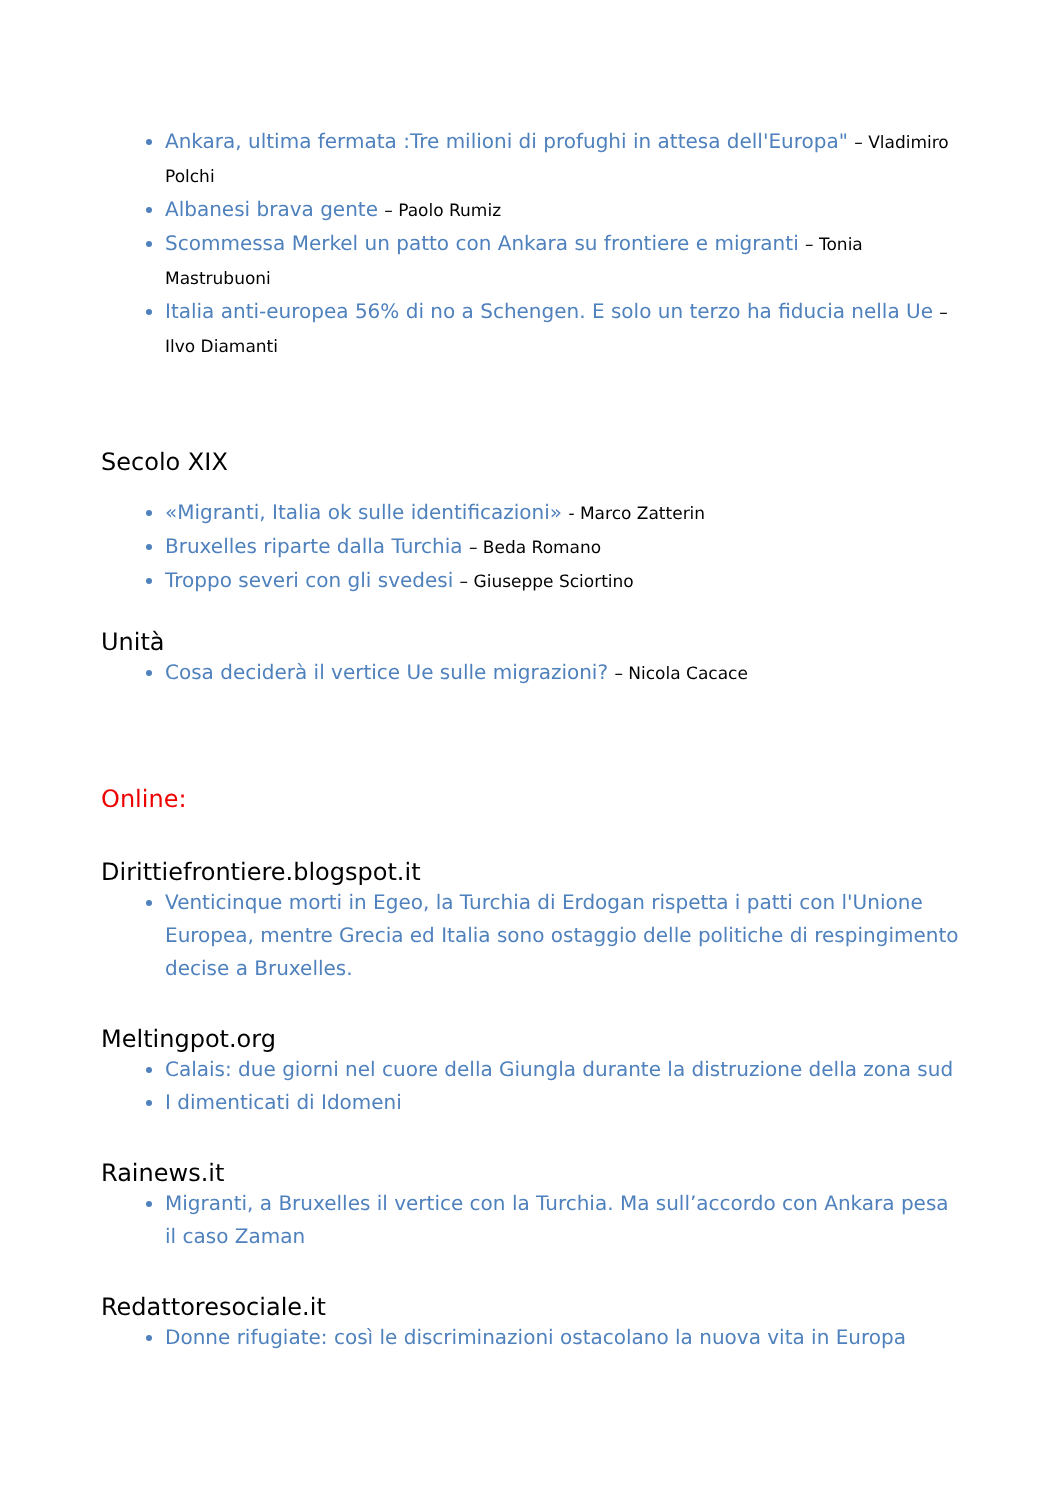Ankara, ultima fermata :Tre milioni di profughi in attesa dell'Europa" – Vladimiro Polchi
Albanesi brava gente – Paolo Rumiz
Scommessa Merkel un patto con Ankara su frontiere e migranti – Tonia Mastrubuoni
Italia anti-europea 56% di no a Schengen. E solo un terzo ha fiducia nella Ue – Ilvo Diamanti
Secolo XIX
«Migranti, Italia ok sulle identificazioni» - Marco Zatterin
Bruxelles riparte dalla Turchia – Beda Romano
Troppo severi con gli svedesi – Giuseppe Sciortino
Unità
Cosa deciderà il vertice Ue sulle migrazioni? – Nicola Cacace
Online:
Dirittiefrontiere.blogspot.it
Venticinque morti in Egeo, la Turchia di Erdogan rispetta i patti con l'Unione Europea, mentre Grecia ed Italia sono ostaggio delle politiche di respingimento decise a Bruxelles.
Meltingpot.org
Calais: due giorni nel cuore della Giungla durante la distruzione della zona sud
I dimenticati di Idomeni
Rainews.it
Migranti, a Bruxelles il vertice con la Turchia. Ma sull’accordo con Ankara pesa il caso Zaman
Redattoresociale.it
Donne rifugiate: così le discriminazioni ostacolano la nuova vita in Europa